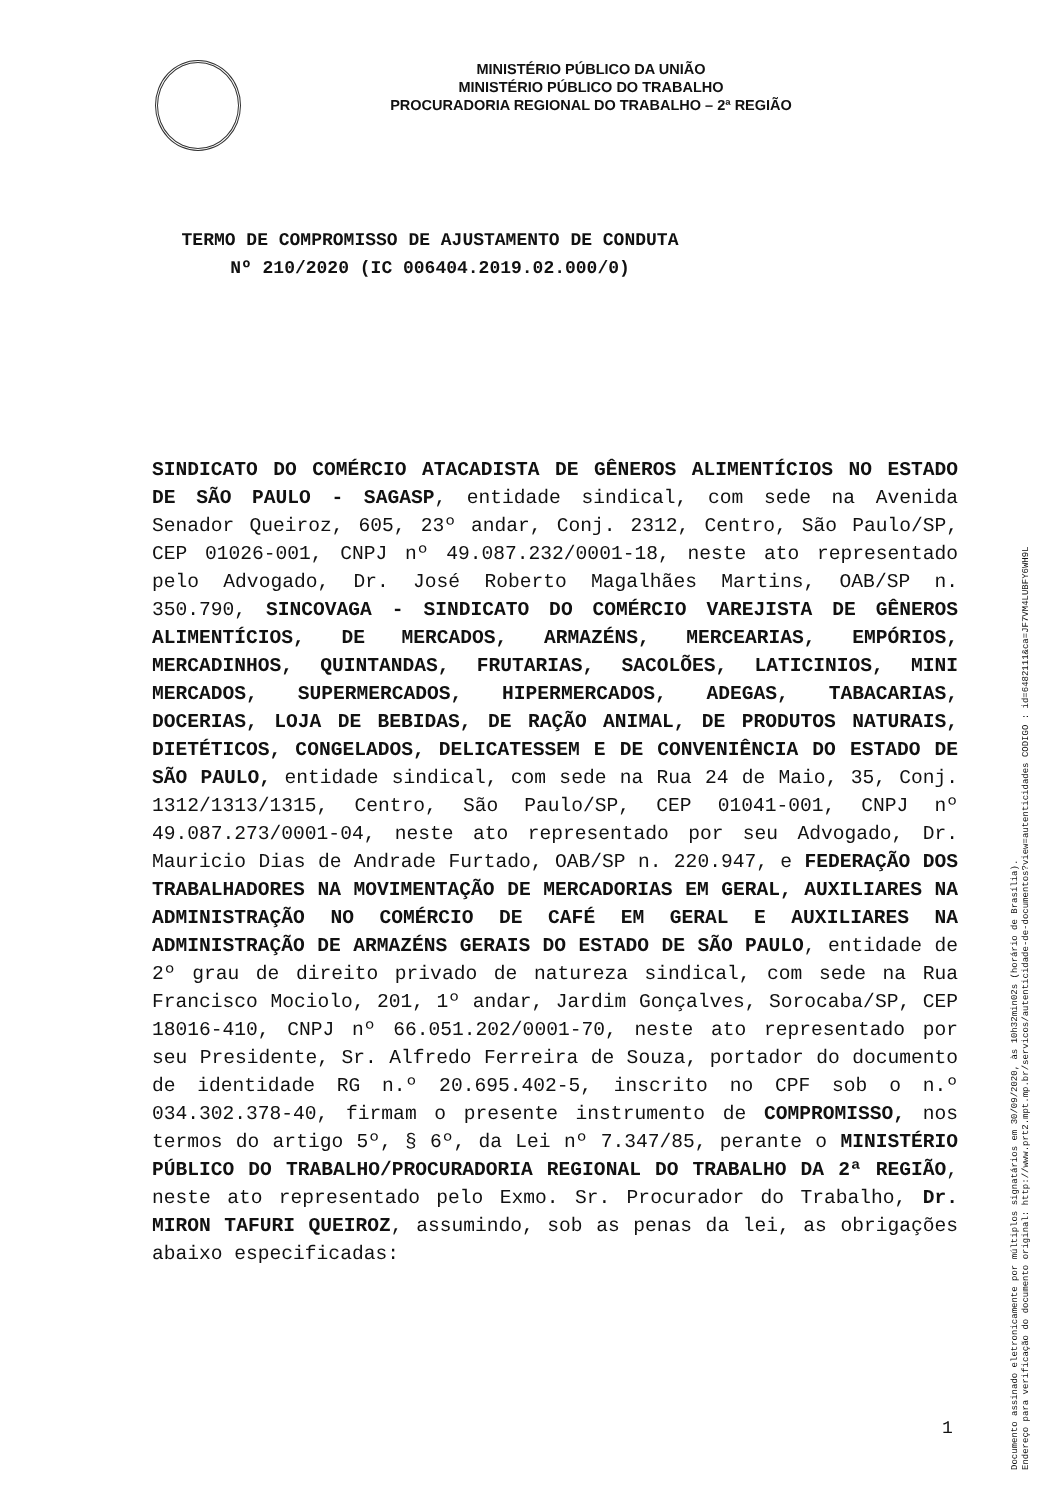MINISTÉRIO PÚBLICO DA UNIÃO
MINISTÉRIO PÚBLICO DO TRABALHO
PROCURADORIA REGIONAL DO TRABALHO – 2ª REGIÃO
TERMO DE COMPROMISSO DE AJUSTAMENTO DE CONDUTA
Nº 210/2020 (IC 006404.2019.02.000/0)
SINDICATO DO COMÉRCIO ATACADISTA DE GÊNEROS ALIMENTÍCIOS NO ESTADO DE SÃO PAULO - SAGASP, entidade sindical, com sede na Avenida Senador Queiroz, 605, 23º andar, Conj. 2312, Centro, São Paulo/SP, CEP 01026-001, CNPJ nº 49.087.232/0001-18, neste ato representado pelo Advogado, Dr. José Roberto Magalhães Martins, OAB/SP n. 350.790, SINCOVAGA - SINDICATO DO COMÉRCIO VAREJISTA DE GÊNEROS ALIMENTÍCIOS, DE MERCADOS, ARMAZÉNS, MERCEARIAS, EMPÓRIOS, MERCADINHOS, QUINTANDAS, FRUTARIAS, SACOLÕES, LATICINIOS, MINI MERCADOS, SUPERMERCADOS, HIPERMERCADOS, ADEGAS, TABACARIAS, DOCERIAS, LOJA DE BEBIDAS, DE RAÇÃO ANIMAL, DE PRODUTOS NATURAIS, DIETÉTICOS, CONGELADOS, DELICATESSEM E DE CONVENIÊNCIA DO ESTADO DE SÃO PAULO, entidade sindical, com sede na Rua 24 de Maio, 35, Conj. 1312/1313/1315, Centro, São Paulo/SP, CEP 01041-001, CNPJ nº 49.087.273/0001-04, neste ato representado por seu Advogado, Dr. Mauricio Dias de Andrade Furtado, OAB/SP n. 220.947, e FEDERAÇÃO DOS TRABALHADORES NA MOVIMENTAÇÃO DE MERCADORIAS EM GERAL, AUXILIARES NA ADMINISTRAÇÃO NO COMÉRCIO DE CAFÉ EM GERAL E AUXILIARES NA ADMINISTRAÇÃO DE ARMAZÉNS GERAIS DO ESTADO DE SÃO PAULO, entidade de 2º grau de direito privado de natureza sindical, com sede na Rua Francisco Mociolo, 201, 1º andar, Jardim Gonçalves, Sorocaba/SP, CEP 18016-410, CNPJ nº 66.051.202/0001-70, neste ato representado por seu Presidente, Sr. Alfredo Ferreira de Souza, portador do documento de identidade RG n.º 20.695.402-5, inscrito no CPF sob o n.º 034.302.378-40, firmam o presente instrumento de COMPROMISSO, nos termos do artigo 5º, § 6º, da Lei nº 7.347/85, perante o MINISTÉRIO PÚBLICO DO TRABALHO/PROCURADORIA REGIONAL DO TRABALHO DA 2ª REGIÃO, neste ato representado pelo Exmo. Sr. Procurador do Trabalho, Dr. MIRON TAFURI QUEIROZ, assumindo, sob as penas da lei, as obrigações abaixo especificadas:
1
Documento assinado eletronicamente por múltiplos signatários em 30/09/2020, às 10h32min02s (horário de Brasília).
Endereço para verificação do documento original: http://www.prt2.mpt.mp.br/servicos/autenticidade-de-documentos?view=autenticidades CODIGO : id=6482111&ca=JF7VM4LUBFY6WH9L